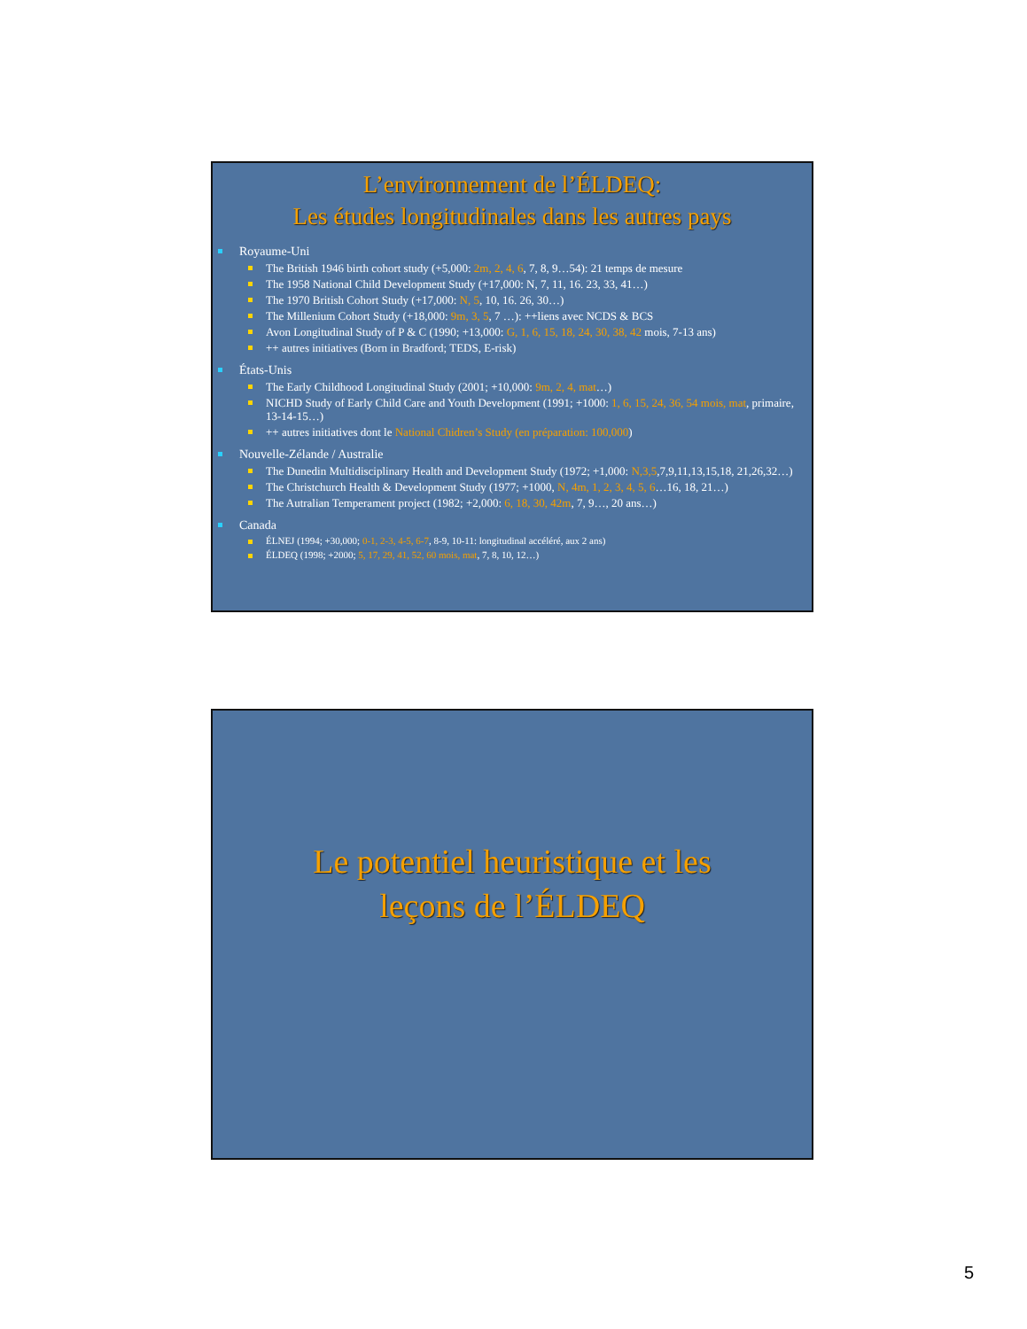L’environnement de l’ÉLDEQ:
Les études longitudinales dans les autres pays
Royaume-Uni
The British 1946 birth cohort study (+5,000: 2m, 2, 4, 6, 7, 8, 9…54): 21 temps de mesure
The 1958 National Child Development Study (+17,000: N, 7, 11, 16. 23, 33, 41…)
The 1970 British Cohort Study (+17,000: N, 5, 10, 16. 26, 30…)
The Millenium Cohort Study (+18,000: 9m, 3, 5, 7 …): ++liens avec NCDS & BCS
Avon Longitudinal Study of P & C (1990; +13,000: G, 1, 6, 15, 18, 24, 30, 38, 42 mois, 7-13 ans)
++ autres initiatives (Born in Bradford; TEDS, E-risk)
États-Unis
The Early Childhood Longitudinal Study (2001; +10,000: 9m, 2, 4, mat…)
NICHD Study of Early Child Care and Youth Development (1991; +1000: 1, 6, 15, 24, 36, 54 mois, mat, primaire, 13-14-15…)
++ autres initiatives dont le National Chidren’s Study (en préparation: 100,000)
Nouvelle-Zélande / Australie
The Dunedin Multidisciplinary Health and Development Study (1972; +1,000: N,3,5,7,9,11,13,15,18, 21,26,32…)
The Christchurch Health & Development Study (1977; +1000, N, 4m, 1, 2, 3, 4, 5, 6…16, 18, 21…)
The Autralian Temperament project (1982; +2,000: 6, 18, 30, 42m, 7, 9…, 20 ans…)
Canada
ÉLNEJ (1994; +30,000; 0-1, 2-3, 4-5, 6-7, 8-9, 10-11: longitudinal accéléré, aux 2 ans)
ÉLDEQ (1998; +2000; 5, 17, 29, 41, 52, 60 mois, mat, 7, 8, 10, 12…)
Le potentiel heuristique et les
leçons de l’ÉLDEQ
5